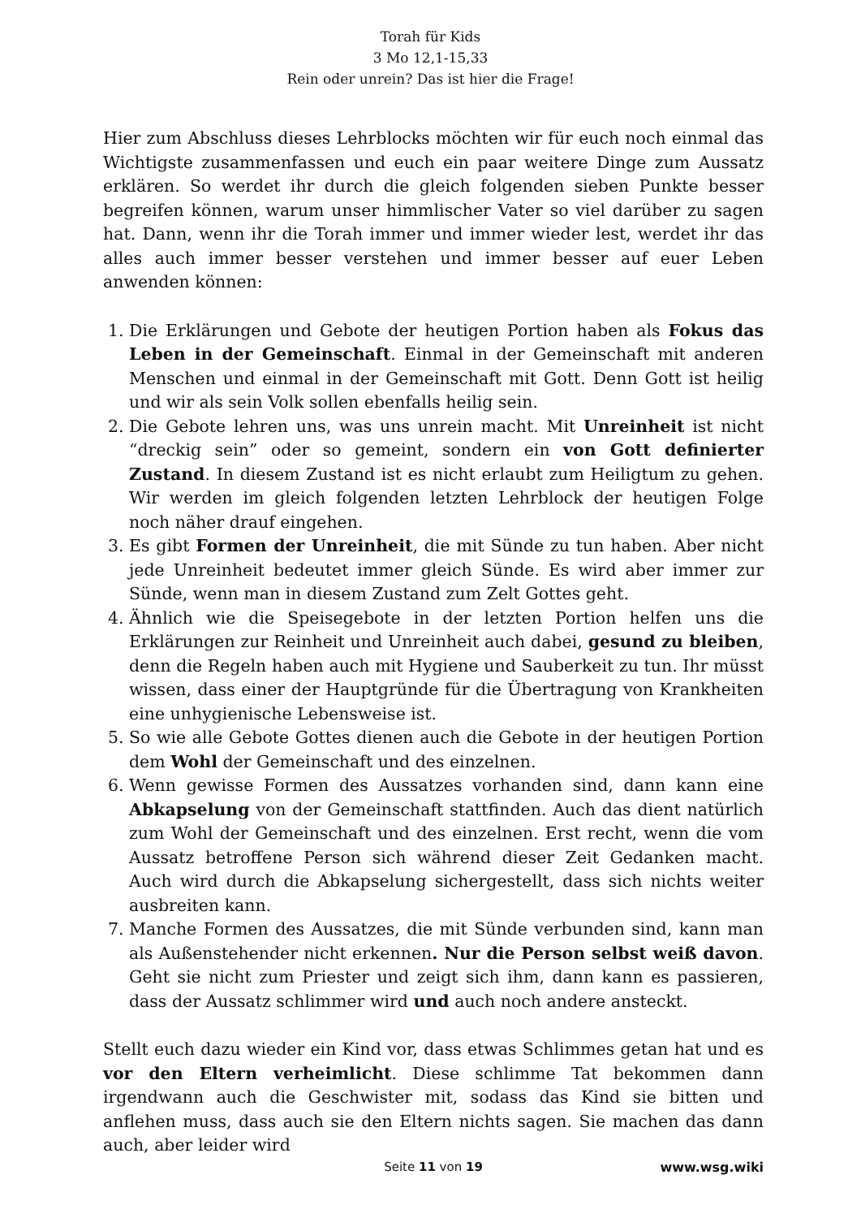Torah für Kids
3 Mo 12,1-15,33
Rein oder unrein? Das ist hier die Frage!
Hier zum Abschluss dieses Lehrblocks möchten wir für euch noch einmal das Wichtigste zusammenfassen und euch ein paar weitere Dinge zum Aussatz erklären. So werdet ihr durch die gleich folgenden sieben Punkte besser begreifen können, warum unser himmlischer Vater so viel darüber zu sagen hat. Dann, wenn ihr die Torah immer und immer wieder lest, werdet ihr das alles auch immer besser verstehen und immer besser auf euer Leben anwenden können:
1. Die Erklärungen und Gebote der heutigen Portion haben als Fokus das Leben in der Gemeinschaft. Einmal in der Gemeinschaft mit anderen Menschen und einmal in der Gemeinschaft mit Gott. Denn Gott ist heilig und wir als sein Volk sollen ebenfalls heilig sein.
2. Die Gebote lehren uns, was uns unrein macht. Mit Unreinheit ist nicht “dreckig sein” oder so gemeint, sondern ein von Gott definierter Zustand. In diesem Zustand ist es nicht erlaubt zum Heiligtum zu gehen. Wir werden im gleich folgenden letzten Lehrblock der heutigen Folge noch näher drauf eingehen.
3. Es gibt Formen der Unreinheit, die mit Sünde zu tun haben. Aber nicht jede Unreinheit bedeutet immer gleich Sünde. Es wird aber immer zur Sünde, wenn man in diesem Zustand zum Zelt Gottes geht.
4. Ähnlich wie die Speisegebote in der letzten Portion helfen uns die Erklärungen zur Reinheit und Unreinheit auch dabei, gesund zu bleiben, denn die Regeln haben auch mit Hygiene und Sauberkeit zu tun. Ihr müsst wissen, dass einer der Hauptgründe für die Übertragung von Krankheiten eine unhygienische Lebensweise ist.
5. So wie alle Gebote Gottes dienen auch die Gebote in der heutigen Portion dem Wohl der Gemeinschaft und des einzelnen.
6. Wenn gewisse Formen des Aussatzes vorhanden sind, dann kann eine Abkapselung von der Gemeinschaft stattfinden. Auch das dient natürlich zum Wohl der Gemeinschaft und des einzelnen. Erst recht, wenn die vom Aussatz betroffene Person sich während dieser Zeit Gedanken macht. Auch wird durch die Abkapselung sichergestellt, dass sich nichts weiter ausbreiten kann.
7. Manche Formen des Aussatzes, die mit Sünde verbunden sind, kann man als Außenstehender nicht erkennen. Nur die Person selbst weiß davon. Geht sie nicht zum Priester und zeigt sich ihm, dann kann es passieren, dass der Aussatz schlimmer wird und auch noch andere ansteckt.
Stellt euch dazu wieder ein Kind vor, dass etwas Schlimmes getan hat und es vor den Eltern verheimlicht. Diese schlimme Tat bekommen dann irgendwann auch die Geschwister mit, sodass das Kind sie bitten und anflehen muss, dass auch sie den Eltern nichts sagen. Sie machen das dann auch, aber leider wird
Seite 11 von 19
www.wsg.wiki